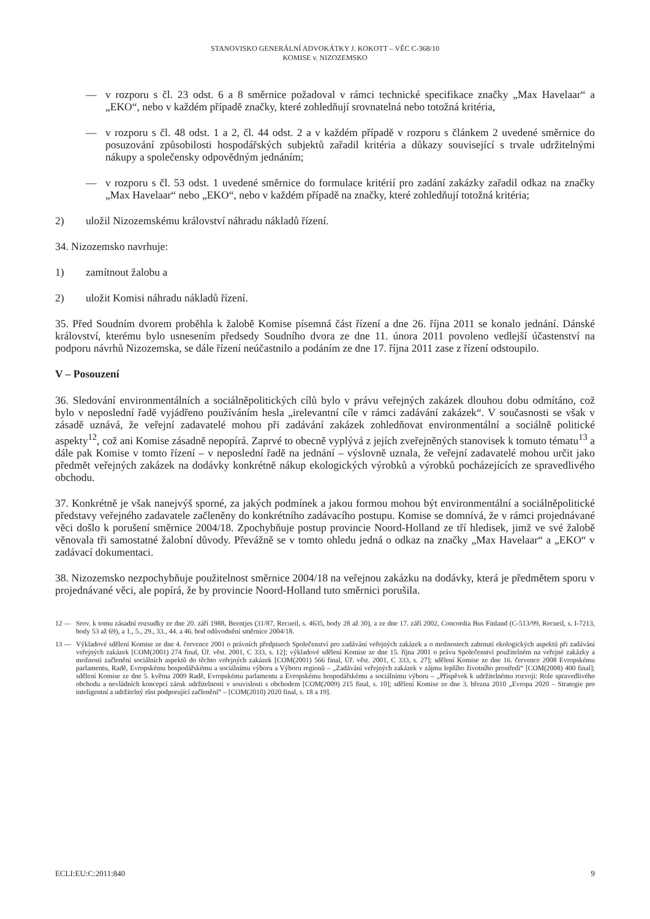STANOVISKO GENERÁLNÍ ADVOKÁTKY J. KOKOTT – VĚC C-368/10
KOMISE v. NIZOZEMSKO
— v rozporu s čl. 23 odst. 6 a 8 směrnice požadoval v rámci technické specifikace značky „Max Havelaar“ a „EKO“, nebo v každém případě značky, které zohledňují srovnatelná nebo totožná kritéria,
— v rozporu s čl. 48 odst. 1 a 2, čl. 44 odst. 2 a v každém případě v rozporu s článkem 2 uvedené směrnice do posuzování způsobilosti hospodářských subjektů zařadil kritéria a důkazy související s trvale udržitelnými nákupy a společensky odpovědným jednáním;
— v rozporu s čl. 53 odst. 1 uvedené směrnice do formulace kritérií pro zadání zakázky zařadil odkaz na značky „Max Havelaar“ nebo „EKO“, nebo v každém případě na značky, které zohledňují totožná kritéria;
2) uložil Nizozemskému království náhradu nákladů řízení.
34. Nizozemsko navrhuje:
1) zamítnout žalobu a
2) uložit Komisi náhradu nákladů řízení.
35. Před Soudním dvorem proběhla k žalobě Komise písemná část řízení a dne 26. října 2011 se konalo jednání. Dánské království, kterému bylo usnesením předsedy Soudního dvora ze dne 11. února 2011 povoleno vedlejší účastenství na podporu návrhů Nizozemska, se dále řízení neúčastnilo a podáním ze dne 17. října 2011 zase z řízení odstoupilo.
V – Posouzení
36. Sledování environmentálních a sociálněpolitických cílů bylo v právu veřejných zakázek dlouhou dobu odmítáno, což bylo v neposlední řadě vyjádřeno používáním hesla „irelevantní cíle v rámci zadávání zakázek“. V současnosti se však v zásadě uznává, že veřejní zadavatelé mohou při zadávání zakázek zohledňovat environmentální a sociálně politické aspekty<sup>12</sup>, což ani Komise zásadně nepopírá. Zaprvé to obecně vyplývá z jejích zveřejněných stanovisek k tomuto tématu<sup>13</sup> a dále pak Komise v tomto řízení – v neposlední řadě na jednání – výslovně uznala, že veřejní zadavatelé mohou určit jako předmět veřejných zakázek na dodávky konkrétně nákup ekologických výrobků a výrobků pocházejících ze spravedlivého obchodu.
37. Konkrétně je však nanejvýš sporné, za jakých podmínek a jakou formou mohou být environmentální a sociálněpolitické představy veřejného zadavatele začleněny do konkrétního zadávacího postupu. Komise se domnívá, že v rámci projednávané věci došlo k porušení směrnice 2004/18. Zpochybňuje postup provincie Noord-Holland ze tří hledisek, jimž ve své žalobě věnovala tři samostatné žalobní důvody. Převážně se v tomto ohledu jedná o odkaz na značky „Max Havelaar“ a „EKO“ v zadávací dokumentaci.
38. Nizozemsko nezpochybňuje použitelnost směrnice 2004/18 na veřejnou zakázku na dodávky, která je předmětem sporu v projednávané věci, ale popírá, že by provincie Noord-Holland tuto směrnici porušila.
12 — Srov. k tomu zásadní rozsudky ze dne 20. září 1988, Beentjes (31/87, Recueil, s. 4635, body 28 až 30), a ze dne 17. září 2002, Concordia Bus Finland (C-513/99, Recueil, s. I-7213, body 53 až 69), a 1., 5., 29., 33., 44. a 46. bod odůvodnění směrnice 2004/18.
13 — Výkladové sdělení Komise ze dne 4. července 2001 o právních předpisech Společenství pro zadávání veřejných zakázek a o možnostech zahrnutí ekologických aspektů při zadávání veřejných zakázek [COM(2001) 274 final, Úř. věst. 2001, C 333, s. 12]; výkladové sdělení Komise ze dne 15. října 2001 o právu Společenství použitelném na veřejné zakázky a možnosti začlenění sociálních aspektů do těchto veřejných zakázek [COM(2001) 566 final, Úř. věst. 2001, C 333, s. 27]; sdělení Komise ze dne 16. července 2008 Evropskému parlamentu, Radě, Evropskému hospodářskému a sociálnímu výboru a Výboru regionů – „Zadávání veřejných zakázek v zájmu lepšího životního prostředí“ [COM(2008) 400 final]; sdělení Komise ze dne 5. května 2009 Radě, Evropskému parlamentu a Evropskému hospodářskému a sociálnímu výboru – „Příspěvek k udržitelnému rozvoji: Role spravedlivého obchodu a nevládních koncepcí záruk udržitelnosti v souvislosti s obchodem [COM(2009) 215 final, s. 10]; sdělení Komise ze dne 3. března 2010 „Evropa 2020 – Strategie pro inteligentní a udržitelný růst podporující začlenění“ – [COM(2010) 2020 final, s. 18 a 19].
ECLI:EU:C:2011:840 9